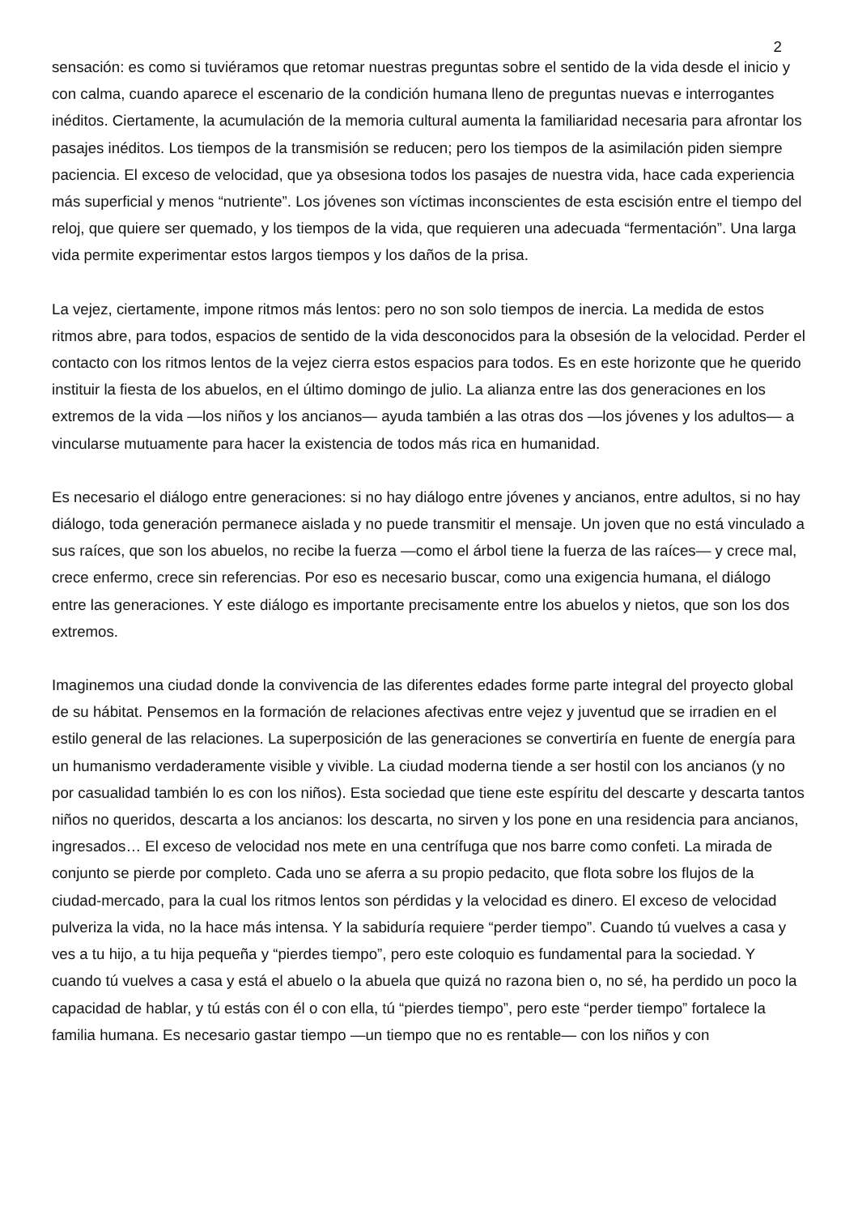2
sensación: es como si tuviéramos que retomar nuestras preguntas sobre el sentido de la vida desde el inicio y con calma, cuando aparece el escenario de la condición humana lleno de preguntas nuevas e interrogantes inéditos. Ciertamente, la acumulación de la memoria cultural aumenta la familiaridad necesaria para afrontar los pasajes inéditos. Los tiempos de la transmisión se reducen; pero los tiempos de la asimilación piden siempre paciencia. El exceso de velocidad, que ya obsesiona todos los pasajes de nuestra vida, hace cada experiencia más superficial y menos “nutriente”. Los jóvenes son víctimas inconscientes de esta escisión entre el tiempo del reloj, que quiere ser quemado, y los tiempos de la vida, que requieren una adecuada “fermentación”. Una larga vida permite experimentar estos largos tiempos y los daños de la prisa.
La vejez, ciertamente, impone ritmos más lentos: pero no son solo tiempos de inercia. La medida de estos ritmos abre, para todos, espacios de sentido de la vida desconocidos para la obsesión de la velocidad. Perder el contacto con los ritmos lentos de la vejez cierra estos espacios para todos. Es en este horizonte que he querido instituir la fiesta de los abuelos, en el último domingo de julio. La alianza entre las dos generaciones en los extremos de la vida —los niños y los ancianos— ayuda también a las otras dos —los jóvenes y los adultos— a vincularse mutuamente para hacer la existencia de todos más rica en humanidad.
Es necesario el diálogo entre generaciones: si no hay diálogo entre jóvenes y ancianos, entre adultos, si no hay diálogo, toda generación permanece aislada y no puede transmitir el mensaje. Un joven que no está vinculado a sus raíces, que son los abuelos, no recibe la fuerza —como el árbol tiene la fuerza de las raíces— y crece mal, crece enfermo, crece sin referencias. Por eso es necesario buscar, como una exigencia humana, el diálogo entre las generaciones. Y este diálogo es importante precisamente entre los abuelos y nietos, que son los dos extremos.
Imaginemos una ciudad donde la convivencia de las diferentes edades forme parte integral del proyecto global de su hábitat. Pensemos en la formación de relaciones afectivas entre vejez y juventud que se irradien en el estilo general de las relaciones. La superposición de las generaciones se convertiría en fuente de energía para un humanismo verdaderamente visible y vivible. La ciudad moderna tiende a ser hostil con los ancianos (y no por casualidad también lo es con los niños). Esta sociedad que tiene este espíritu del descarte y descarta tantos niños no queridos, descarta a los ancianos: los descarta, no sirven y los pone en una residencia para ancianos, ingresados… El exceso de velocidad nos mete en una centrífuga que nos barre como confeti. La mirada de conjunto se pierde por completo. Cada uno se aferra a su propio pedacito, que flota sobre los flujos de la ciudad-mercado, para la cual los ritmos lentos son pérdidas y la velocidad es dinero. El exceso de velocidad pulveriza la vida, no la hace más intensa. Y la sabiduría requiere “perder tiempo”. Cuando tú vuelves a casa y ves a tu hijo, a tu hija pequeña y “pierdes tiempo”, pero este coloquio es fundamental para la sociedad. Y cuando tú vuelves a casa y está el abuelo o la abuela que quizá no razona bien o, no sé, ha perdido un poco la capacidad de hablar, y tú estás con él o con ella, tú “pierdes tiempo”, pero este “perder tiempo” fortalece la familia humana. Es necesario gastar tiempo —un tiempo que no es rentable— con los niños y con